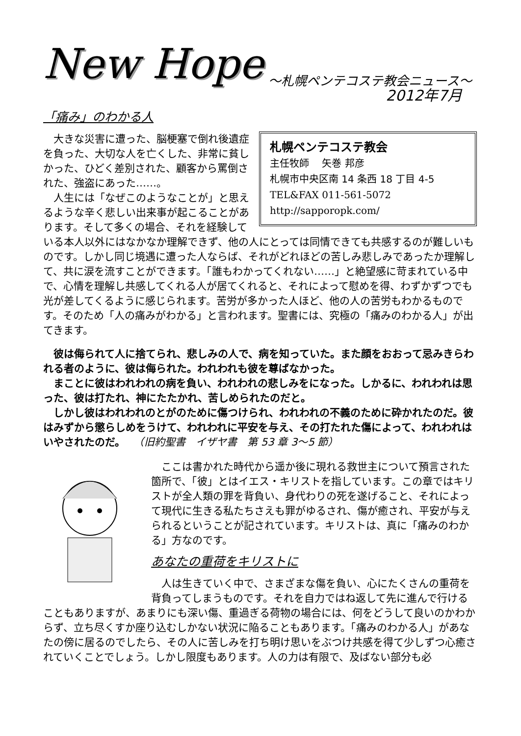New Hope
～札幌ペンテコステ教会ニュース～
2012年7月
「痛み」のわかる人
札幌ペンテコステ教会
主任牧師　 矢巻 邦彦
札幌市中央区南 14 条西 18 丁目 4-5
TEL&FAX 011-561-5072
http://sapporopk.com/
大きな災害に遭った、脳梗塞で倒れ後遺症を負った、大切な人を亡くした、非常に貧しかった、ひどく差別された、顧客から罵倒された、強盗にあった……。
人生には「なぜこのようなことが」と思えるような辛く悲しい出来事が起こることがあります。そして多くの場合、それを経験している本人以外にはなかなか理解できず、他の人にとっては同情できても共感するのが難しいものです。しかし同じ境遇に遭った人ならば、それがどれほどの苦しみ悲しみであったか理解して、共に涙を流すことができます。「誰もわかってくれない……」と絶望感に苛まれている中で、心情を理解し共感してくれる人が居てくれると、それによって慰めを得、わずかずつでも光が差してくるように感じられます。苦労が多かった人ほど、他の人の苦労もわかるものです。そのため「人の痛みがわかる」と言われます。聖書には、究極の「痛みのわかる人」が出てきます。
彼は侮られて人に捨てられ、悲しみの人で、病を知っていた。また顔をおおって忌みきらわれる者のように、彼は侮られた。われわれも彼を尊ばなかった。
まことに彼はわれわれの病を負い、われわれの悲しみをになった。しかるに、われわれは思った、彼は打たれ、神にたたかれ、苦しめられたのだと。
しかし彼はわれわれのとがのために傷つけられ、われわれの不義のために砕かれたのだ。彼はみずから懲らしめをうけて、われわれに平安を与え、その打たれた傷によって、われわれはいやされたのだ。 　（旧約聖書　イザヤ書　第 53 章 3～5 節）
ここは書かれた時代から遥か後に現れる救世主について預言された箇所で、「彼」とはイエス・キリストを指しています。この章ではキリストが全人類の罪を背負い、身代わりの死を遂げること、それによって現代に生きる私たちさえも罪がゆるされ、傷が癒され、平安が与えられるということが記されています。キリストは、真に「痛みのわかる」方なのです。
あなたの重荷をキリストに
人は生きていく中で、さまざまな傷を負い、心にたくさんの重荷を背負ってしまうものです。それを自力ではね返して先に進んで行けることもありますが、あまりにも深い傷、重過ぎる荷物の場合には、何をどうして良いのかわからず、立ち尽くすか座り込むしかない状況に陥ることもあります。「痛みのわかる人」があなたの傍に居るのでしたら、その人に苦しみを打ち明け思いをぶつけ共感を得て少しずつ心癒されていくことでしょう。しかし限度もあります。人の力は有限で、及ばない部分も必